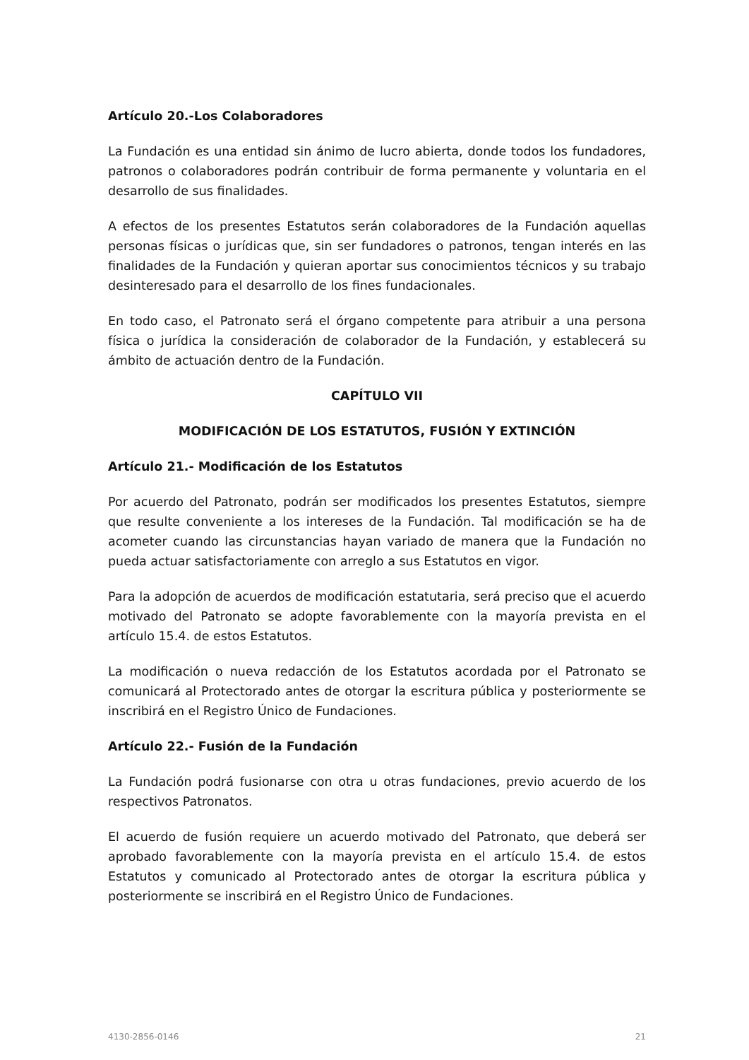Artículo 20.-Los Colaboradores
La Fundación es una entidad sin ánimo de lucro abierta, donde todos los fundadores, patronos o colaboradores podrán contribuir de forma permanente y voluntaria en el desarrollo de sus finalidades.
A efectos de los presentes Estatutos serán colaboradores de la Fundación aquellas personas físicas o jurídicas que, sin ser fundadores o patronos, tengan interés en las finalidades de la Fundación y quieran aportar sus conocimientos técnicos y su trabajo desinteresado para el desarrollo de los fines fundacionales.
En todo caso, el Patronato será el órgano competente para atribuir a una persona física o jurídica la consideración de colaborador de la Fundación, y establecerá su ámbito de actuación dentro de la Fundación.
CAPÍTULO VII
MODIFICACIÓN DE LOS ESTATUTOS, FUSIÓN Y EXTINCIÓN
Artículo 21.- Modificación de los Estatutos
Por acuerdo del Patronato, podrán ser modificados los presentes Estatutos, siempre que resulte conveniente a los intereses de la Fundación. Tal modificación se ha de acometer cuando las circunstancias hayan variado de manera que la Fundación no pueda actuar satisfactoriamente con arreglo a sus Estatutos en vigor.
Para la adopción de acuerdos de modificación estatutaria, será preciso que el acuerdo motivado del Patronato se adopte favorablemente con la mayoría prevista en el artículo 15.4. de estos Estatutos.
La modificación o nueva redacción de los Estatutos acordada por el Patronato se comunicará al Protectorado antes de otorgar la escritura pública y posteriormente se inscribirá en el Registro Único de Fundaciones.
Artículo 22.- Fusión de la Fundación
La Fundación podrá fusionarse con otra u otras fundaciones, previo acuerdo de los respectivos Patronatos.
El acuerdo de fusión requiere un acuerdo motivado del Patronato, que deberá ser aprobado favorablemente con la mayoría prevista en el artículo 15.4. de estos Estatutos y comunicado al Protectorado antes de otorgar la escritura pública y posteriormente se inscribirá en el Registro Único de Fundaciones.
4130-2856-0146 21